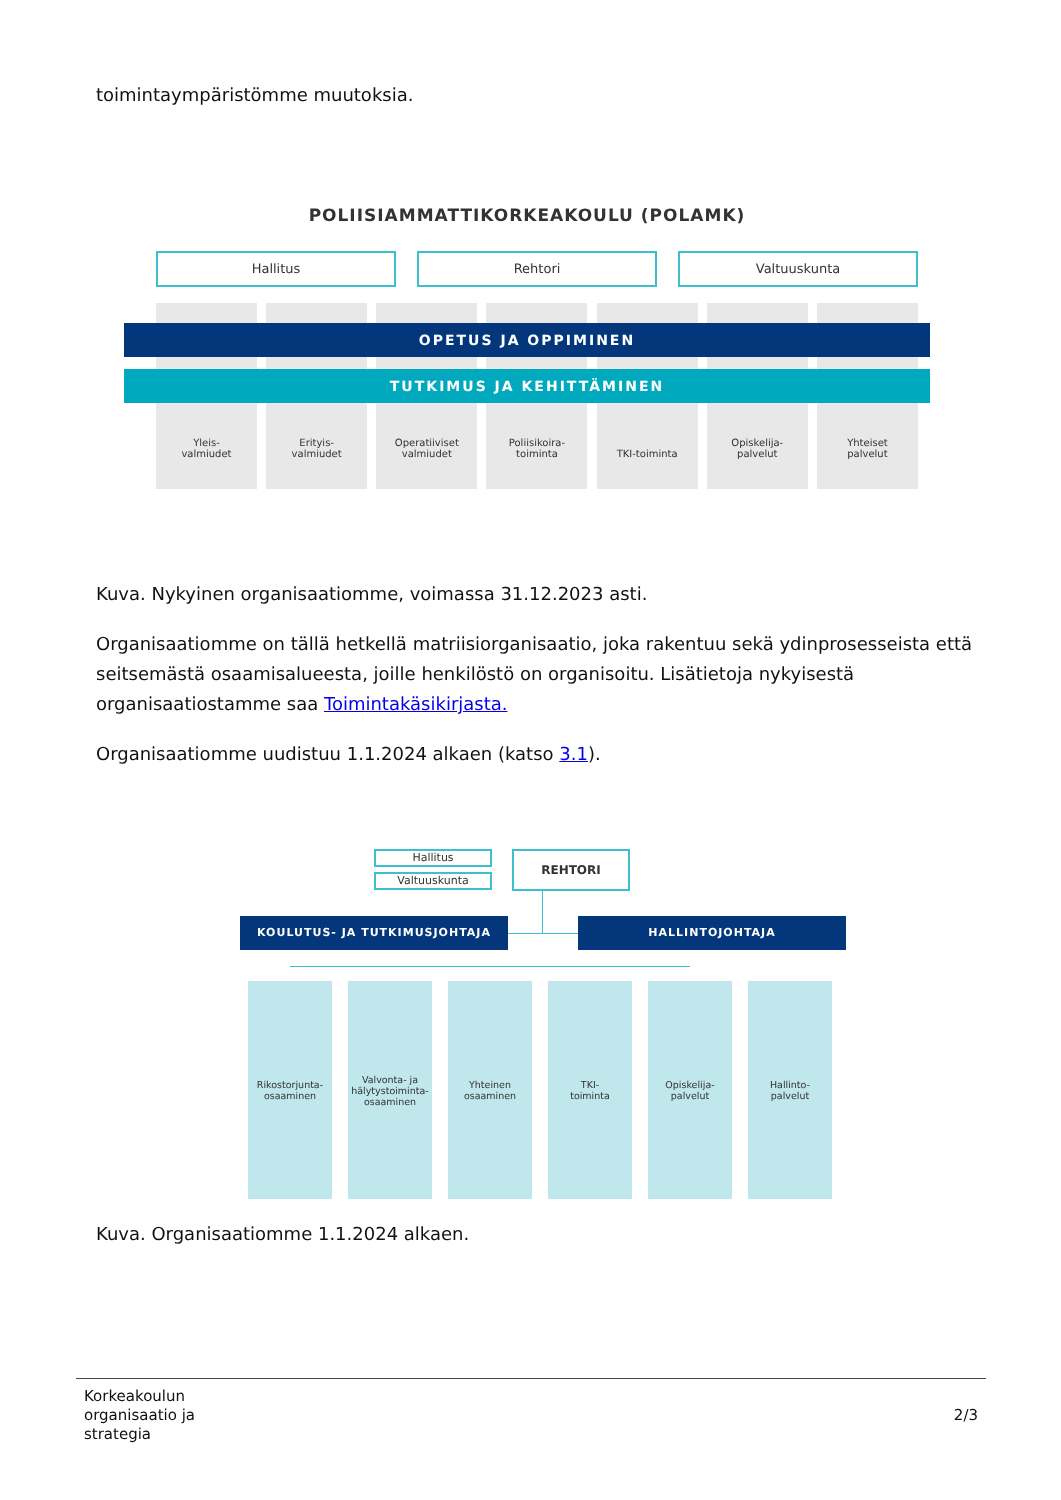toimintaympäristömme muutoksia.
POLIISIAMMATTIKORKEAKOULU (POLAMK)
Hallitus Rehtori Valtuuskunta
Yleis-
valmiudet
Erityis-
valmiudet
Operatiiviset
valmiudet
Poliisikoira-
toiminta
TKI-toiminta Opiskelija-
palvelut
Yhteiset
palvelut
OPETUS JA OPPIMINEN
TUTKIMUS JA KEHITTÄMINEN
Kuva. Nykyinen organisaatiomme, voimassa 31.12.2023 asti.
Organisaatiomme on tällä hetkellä matriisiorganisaatio, joka rakentuu sekä ydinprosesseista että seitsemästä osaamisalueesta, joille henkilöstö on organisoitu. Lisätietoja nykyisestä organisaatiostamme saa Toimintakäsikirjasta.
Organisaatiomme uudistuu 1.1.2024 alkaen (katso 3.1).
Hallitus
Valtuuskunta
REHTORI
KOULUTUS- JA TUTKIMUSJOHTAJA HALLINTOJOHTAJA
Rikostorjunta-
osaaminen
Valvonta- ja
hälytystoiminta-
osaaminen
Yhteinen
osaaminen
TKI-
toiminta
Opiskelija-
palvelut
Hallinto-
palvelut
Kuva. Organisaatiomme 1.1.2024 alkaen.
Korkeakoulun
organisaatio ja
strategia
2/3